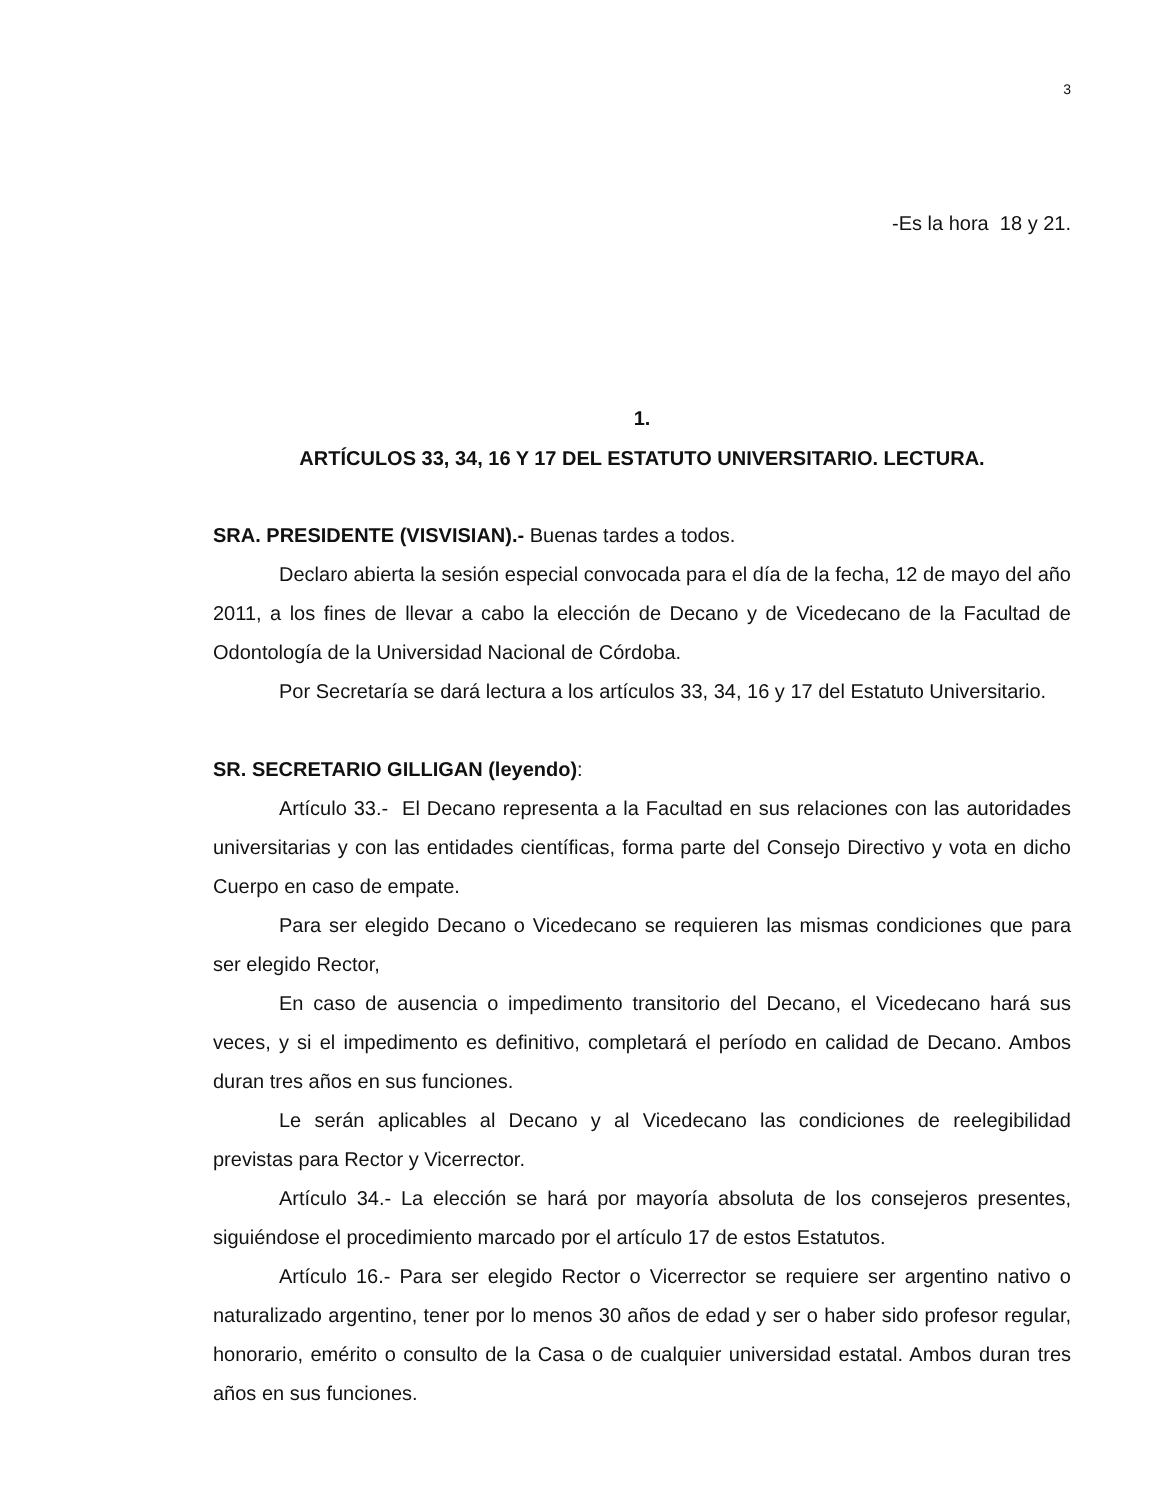3
-Es la hora 18 y 21.
1.
ARTÍCULOS 33, 34, 16 Y 17 DEL ESTATUTO UNIVERSITARIO. LECTURA.
SRA. PRESIDENTE (VISVISIAN).- Buenas tardes a todos.
Declaro abierta la sesión especial convocada para el día de la fecha, 12 de mayo del año 2011, a los fines de llevar a cabo la elección de Decano y de Vicedecano de la Facultad de Odontología de la Universidad Nacional de Córdoba.
Por Secretaría se dará lectura a los artículos 33, 34, 16 y 17 del Estatuto Universitario.
SR. SECRETARIO GILLIGAN (leyendo):
Artículo 33.- El Decano representa a la Facultad en sus relaciones con las autoridades universitarias y con las entidades científicas, forma parte del Consejo Directivo y vota en dicho Cuerpo en caso de empate.
Para ser elegido Decano o Vicedecano se requieren las mismas condiciones que para ser elegido Rector,
En caso de ausencia o impedimento transitorio del Decano, el Vicedecano hará sus veces, y si el impedimento es definitivo, completará el período en calidad de Decano. Ambos duran tres años en sus funciones.
Le serán aplicables al Decano y al Vicedecano las condiciones de reelegibilidad previstas para Rector y Vicerrector.
Artículo 34.- La elección se hará por mayoría absoluta de los consejeros presentes, siguiéndose el procedimiento marcado por el artículo 17 de estos Estatutos.
Artículo 16.- Para ser elegido Rector o Vicerrector se requiere ser argentino nativo o naturalizado argentino, tener por lo menos 30 años de edad y ser o haber sido profesor regular, honorario, emérito o consulto de la Casa o de cualquier universidad estatal. Ambos duran tres años en sus funciones.